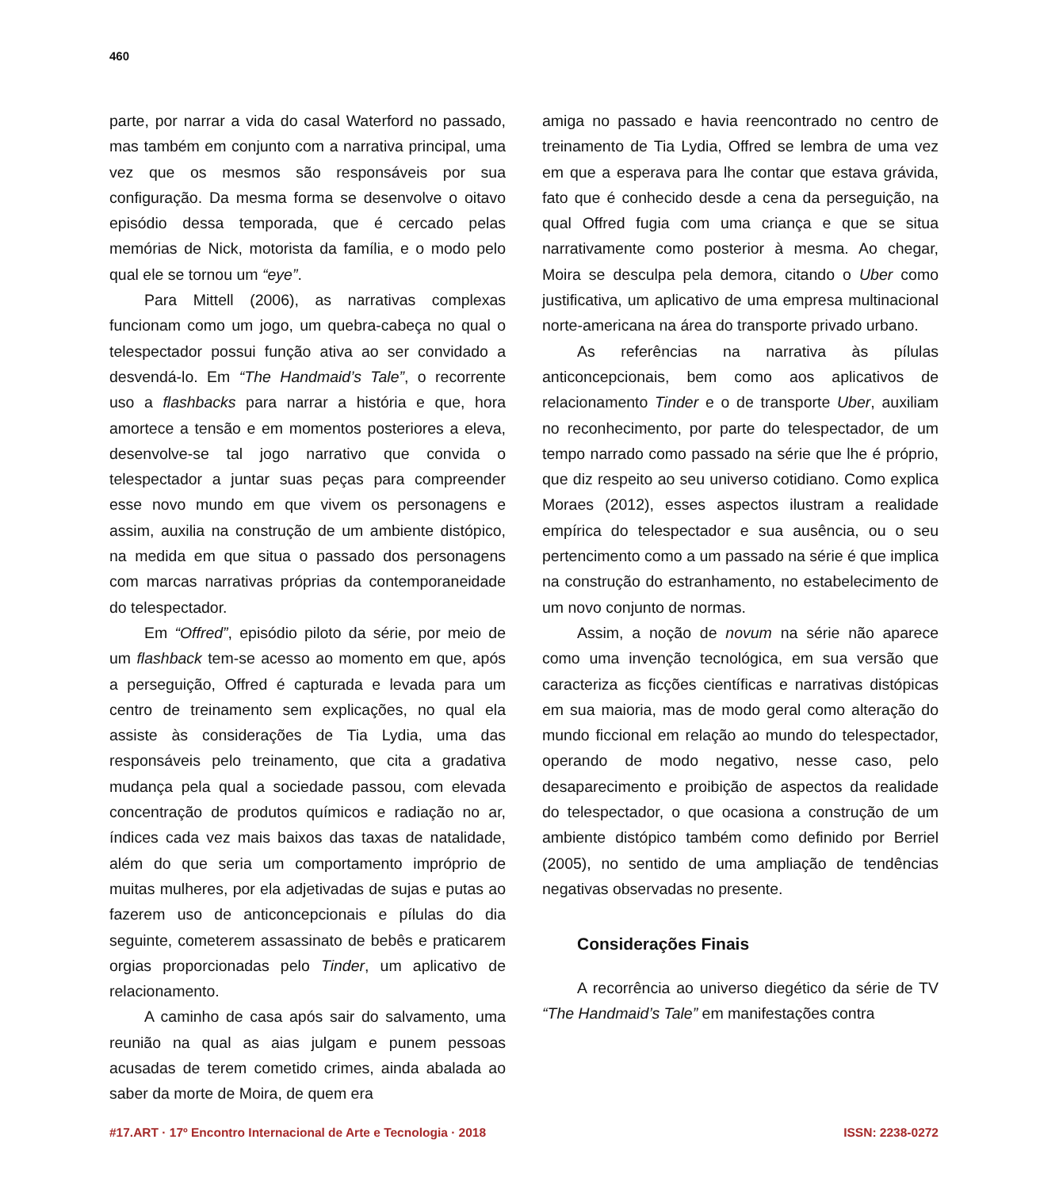460
parte, por narrar a vida do casal Waterford no passado, mas também em conjunto com a narrativa principal, uma vez que os mesmos são responsáveis por sua configuração. Da mesma forma se desenvolve o oitavo episódio dessa temporada, que é cercado pelas memórias de Nick, motorista da família, e o modo pelo qual ele se tornou um “eye”.
Para Mittell (2006), as narrativas complexas funcionam como um jogo, um quebra-cabeça no qual o telespectador possui função ativa ao ser convidado a desvendá-lo. Em “The Handmaid’s Tale”, o recorrente uso a flashbacks para narrar a história e que, hora amortece a tensão e em momentos posteriores a eleva, desenvolve-se tal jogo narrativo que convida o telespectador a juntar suas peças para compreender esse novo mundo em que vivem os personagens e assim, auxilia na construção de um ambiente distópico, na medida em que situa o passado dos personagens com marcas narrativas próprias da contemporaneidade do telespectador.
Em “Offred”, episódio piloto da série, por meio de um flashback tem-se acesso ao momento em que, após a perseguição, Offred é capturada e levada para um centro de treinamento sem explicações, no qual ela assiste às considerações de Tia Lydia, uma das responsáveis pelo treinamento, que cita a gradativa mudança pela qual a sociedade passou, com elevada concentração de produtos químicos e radiação no ar, índices cada vez mais baixos das taxas de natalidade, além do que seria um comportamento impróprio de muitas mulheres, por ela adjetivadas de sujas e putas ao fazerem uso de anticoncepcionais e pílulas do dia seguinte, cometerem assassinato de bebês e praticarem orgias proporcionadas pelo Tinder, um aplicativo de relacionamento.
A caminho de casa após sair do salvamento, uma reunião na qual as aias julgam e punem pessoas acusadas de terem cometido crimes, ainda abalada ao saber da morte de Moira, de quem era
amiga no passado e havia reencontrado no centro de treinamento de Tia Lydia, Offred se lembra de uma vez em que a esperava para lhe contar que estava grávida, fato que é conhecido desde a cena da perseguição, na qual Offred fugia com uma criança e que se situa narrativamente como posterior à mesma. Ao chegar, Moira se desculpa pela demora, citando o Uber como justificativa, um aplicativo de uma empresa multinacional norte-americana na área do transporte privado urbano.
As referências na narrativa às pílulas anticoncepcionais, bem como aos aplicativos de relacionamento Tinder e o de transporte Uber, auxiliam no reconhecimento, por parte do telespectador, de um tempo narrado como passado na série que lhe é próprio, que diz respeito ao seu universo cotidiano. Como explica Moraes (2012), esses aspectos ilustram a realidade empírica do telespectador e sua ausência, ou o seu pertencimento como a um passado na série é que implica na construção do estranhamento, no estabelecimento de um novo conjunto de normas.
Assim, a noção de novum na série não aparece como uma invenção tecnológica, em sua versão que caracteriza as ficções científicas e narrativas distópicas em sua maioria, mas de modo geral como alteração do mundo ficcional em relação ao mundo do telespectador, operando de modo negativo, nesse caso, pelo desaparecimento e proibição de aspectos da realidade do telespectador, o que ocasiona a construção de um ambiente distópico também como definido por Berriel (2005), no sentido de uma ampliação de tendências negativas observadas no presente.
Considerações Finais
A recorrência ao universo diegético da série de TV “The Handmaid’s Tale” em manifestações contra
#17.ART · 17º Encontro Internacional de Arte e Tecnologia · 2018 ISSN: 2238-0272